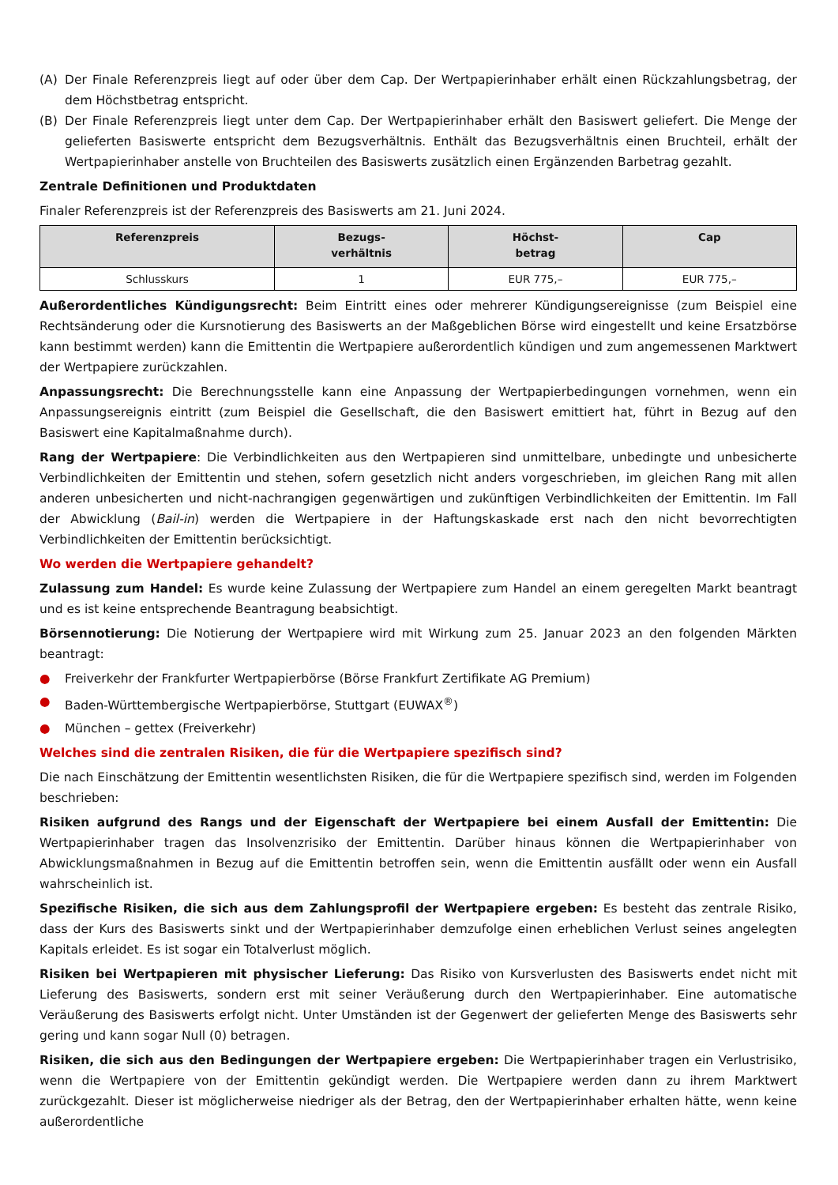(A) Der Finale Referenzpreis liegt auf oder über dem Cap. Der Wertpapierinhaber erhält einen Rückzahlungsbetrag, der dem Höchstbetrag entspricht.
(B) Der Finale Referenzpreis liegt unter dem Cap. Der Wertpapierinhaber erhält den Basiswert geliefert. Die Menge der gelieferten Basiswerte entspricht dem Bezugsverhältnis. Enthält das Bezugsverhältnis einen Bruchteil, erhält der Wertpapierinhaber anstelle von Bruchteilen des Basiswerts zusätzlich einen Ergänzenden Barbetrag gezahlt.
Zentrale Definitionen und Produktdaten
Finaler Referenzpreis ist der Referenzpreis des Basiswerts am 21. Juni 2024.
| Referenzpreis | Bezugs- verhältnis | Höchst- betrag | Cap |
| --- | --- | --- | --- |
| Schlusskurs | 1 | EUR 775,– | EUR 775,– |
Außerordentliches Kündigungsrecht: Beim Eintritt eines oder mehrerer Kündigungsereignisse (zum Beispiel eine Rechtsänderung oder die Kursnotierung des Basiswerts an der Maßgeblichen Börse wird eingestellt und keine Ersatzbörse kann bestimmt werden) kann die Emittentin die Wertpapiere außerordentlich kündigen und zum angemessenen Marktwert der Wertpapiere zurückzahlen.
Anpassungsrecht: Die Berechnungsstelle kann eine Anpassung der Wertpapierbedingungen vornehmen, wenn ein Anpassungsereignis eintritt (zum Beispiel die Gesellschaft, die den Basiswert emittiert hat, führt in Bezug auf den Basiswert eine Kapitalmaßnahme durch).
Rang der Wertpapiere: Die Verbindlichkeiten aus den Wertpapieren sind unmittelbare, unbedingte und unbesicherte Verbindlichkeiten der Emittentin und stehen, sofern gesetzlich nicht anders vorgeschrieben, im gleichen Rang mit allen anderen unbesicherten und nicht-nachrangigen gegenwärtigen und zukünftigen Verbindlichkeiten der Emittentin. Im Fall der Abwicklung (Bail-in) werden die Wertpapiere in der Haftungskaskade erst nach den nicht bevorrechtigten Verbindlichkeiten der Emittentin berücksichtigt.
Wo werden die Wertpapiere gehandelt?
Zulassung zum Handel: Es wurde keine Zulassung der Wertpapiere zum Handel an einem geregelten Markt beantragt und es ist keine entsprechende Beantragung beabsichtigt.
Börsennotierung: Die Notierung der Wertpapiere wird mit Wirkung zum 25. Januar 2023 an den folgenden Märkten beantragt:
● Freiverkehr der Frankfurter Wertpapierbörse (Börse Frankfurt Zertifikate AG Premium)
● Baden-Württembergische Wertpapierbörse, Stuttgart (EUWAX<sup>®</sup>)
● München – gettex (Freiverkehr)
Welches sind die zentralen Risiken, die für die Wertpapiere spezifisch sind?
Die nach Einschätzung der Emittentin wesentlichsten Risiken, die für die Wertpapiere spezifisch sind, werden im Folgenden beschrieben:
Risiken aufgrund des Rangs und der Eigenschaft der Wertpapiere bei einem Ausfall der Emittentin: Die Wertpapierinhaber tragen das Insolvenzrisiko der Emittentin. Darüber hinaus können die Wertpapierinhaber von Abwicklungsmaßnahmen in Bezug auf die Emittentin betroffen sein, wenn die Emittentin ausfällt oder wenn ein Ausfall wahrscheinlich ist.
Spezifische Risiken, die sich aus dem Zahlungsprofil der Wertpapiere ergeben: Es besteht das zentrale Risiko, dass der Kurs des Basiswerts sinkt und der Wertpapierinhaber demzufolge einen erheblichen Verlust seines angelegten Kapitals erleidet. Es ist sogar ein Totalverlust möglich.
Risiken bei Wertpapieren mit physischer Lieferung: Das Risiko von Kursverlusten des Basiswerts endet nicht mit Lieferung des Basiswerts, sondern erst mit seiner Veräußerung durch den Wertpapierinhaber. Eine automatische Veräußerung des Basiswerts erfolgt nicht. Unter Umständen ist der Gegenwert der gelieferten Menge des Basiswerts sehr gering und kann sogar Null (0) betragen.
Risiken, die sich aus den Bedingungen der Wertpapiere ergeben: Die Wertpapierinhaber tragen ein Verlustrisiko, wenn die Wertpapiere von der Emittentin gekündigt werden. Die Wertpapiere werden dann zu ihrem Marktwert zurückgezahlt. Dieser ist möglicherweise niedriger als der Betrag, den der Wertpapierinhaber erhalten hätte, wenn keine außerordentliche